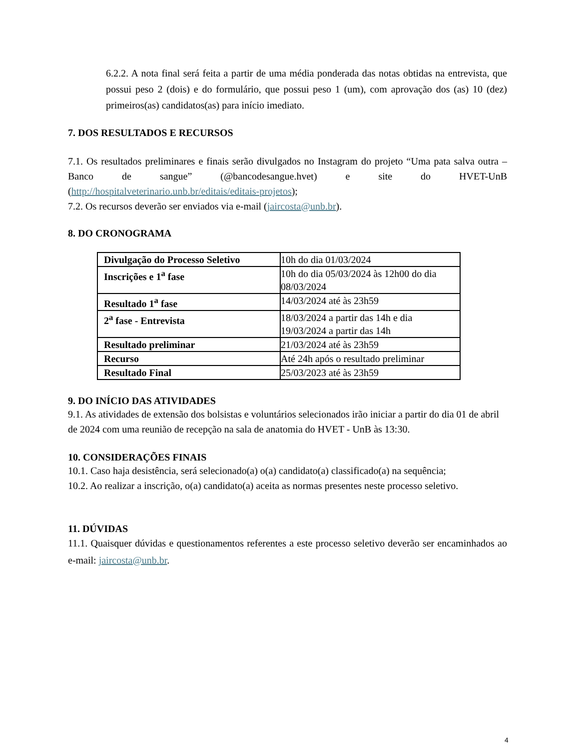6.2.2. A nota final será feita a partir de uma média ponderada das notas obtidas na entrevista, que possui peso 2 (dois) e do formulário, que possui peso 1 (um), com aprovação dos (as) 10 (dez) primeiros(as) candidatos(as) para início imediato.
7. DOS RESULTADOS E RECURSOS
7.1. Os resultados preliminares e finais serão divulgados no Instagram do projeto “Uma pata salva outra – Banco de sangue” (@bancodesangue.hvet) e site do HVET-UnB (http://hospitalveterinario.unb.br/editais/editais-projetos);
7.2. Os recursos deverão ser enviados via e-mail (jaircosta@unb.br).
8. DO CRONOGRAMA
| Divulgação do Processo Seletivo | 10h do dia 01/03/2024 |
| Inscrições e 1<sup>a</sup> fase | 10h do dia 05/03/2024 às 12h00 do dia 08/03/2024 |
| Resultado 1<sup>a</sup> fase | 14/03/2024 até às 23h59 |
| 2<sup>a</sup> fase - Entrevista | 18/03/2024 a partir das 14h e dia 19/03/2024 a partir das 14h |
| Resultado preliminar | 21/03/2024 até às 23h59 |
| Recurso | Até 24h após o resultado preliminar |
| Resultado Final | 25/03/2023 até às 23h59 |
9. DO INÍCIO DAS ATIVIDADES
9.1. As atividades de extensão dos bolsistas e voluntários selecionados irão iniciar a partir do dia 01 de abril de 2024 com uma reunião de recepção na sala de anatomia do HVET - UnB às 13:30.
10. CONSIDERAÇÕES FINAIS
10.1. Caso haja desistência, será selecionado(a) o(a) candidato(a) classificado(a) na sequência;
10.2. Ao realizar a inscrição, o(a) candidato(a) aceita as normas presentes neste processo seletivo.
11. DÚVIDAS
11.1. Quaisquer dúvidas e questionamentos referentes a este processo seletivo deverão ser encaminhados ao e-mail: jaircosta@unb.br.
4